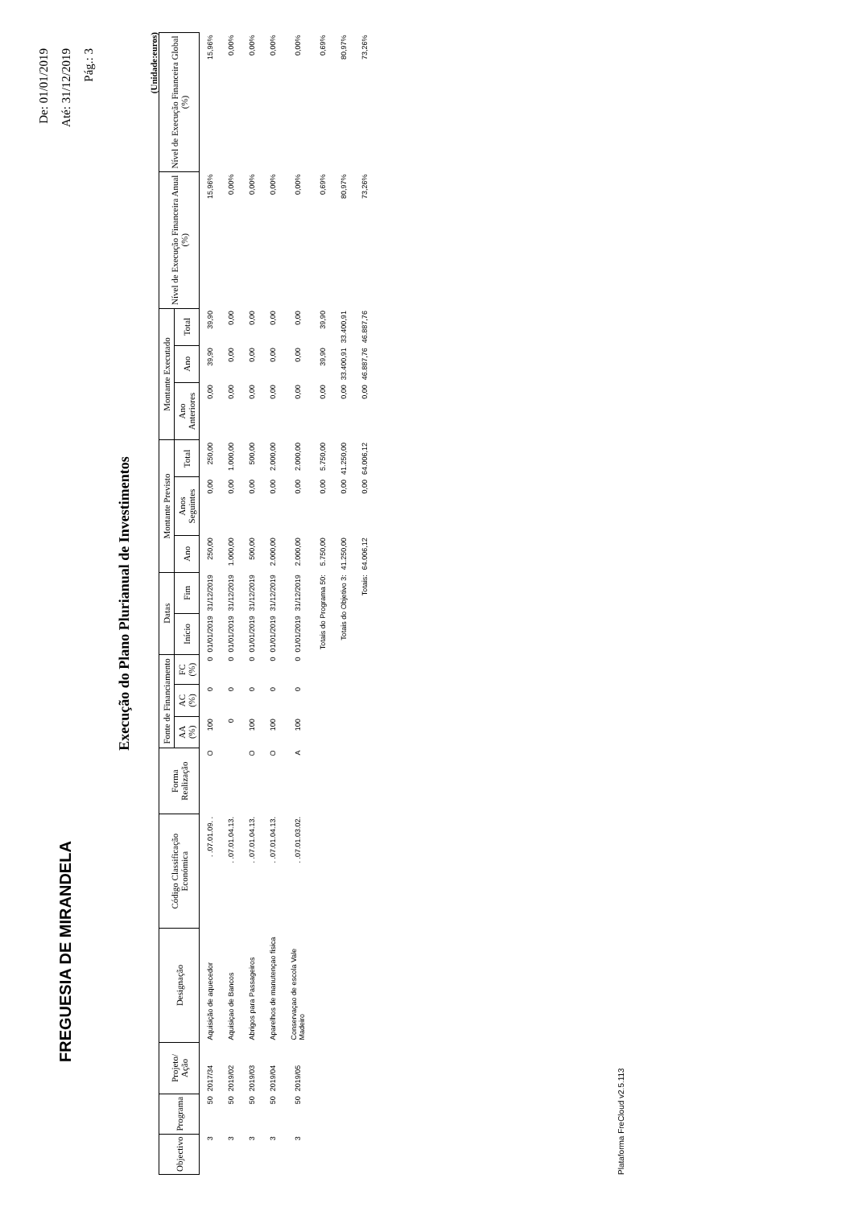FREGUESIA DE MIRANDELA
De: 01/01/2019
Até: 31/12/2019
Pág.: 3
Execução do Plano Plurianual de Investimentos
(Unidade:euros)
| Objectivo | Programa | Projeto/ Ação | Designação | Código Classificação Económica | Forma Realização | Fonte de Financiamento | | | Datas | | Montante Previsto | | | Montante Executado | | | Nível de Execução Financeira Anual (%) | Nível de Execução Financeira Global (%) |
| --- | --- | --- | --- | --- | --- | --- | --- | --- | --- | --- | --- | --- | --- | --- | --- | --- | --- | --- |
| | | | | | | AA (%) | AC (%) | FC (%) | Início | Fim | Ano | Anos Seguintes | Total | Ano Anteriores | Ano | Total | | |
| 3 | 50 | 2017/34 | Aquisição de aquecedor | . .07.01.09. . | O | 100 | 0 | 0 | 01/01/2019 | 31/12/2019 | 250,00 | 0,00 | 250,00 | 0,00 | 39,90 | 39,90 | 15,96% | 15,96% |
| 3 | 50 | 2019/02 | Aquisiçao de Bancos | . .07.01.04.13. | | 0 | 0 | 0 | 01/01/2019 | 31/12/2019 | 1.000,00 | 0,00 | 1.000,00 | 0,00 | 0,00 | 0,00 | 0,00% | 0,00% |
| 3 | 50 | 2019/03 | Abrigos para Passageiros | . .07.01.04.13. | O | 100 | 0 | 0 | 01/01/2019 | 31/12/2019 | 500,00 | 0,00 | 500,00 | 0,00 | 0,00 | 0,00 | 0,00% | 0,00% |
| 3 | 50 | 2019/04 | Aparelhos de manutençao fisica | . .07.01.04.13. | O | 100 | 0 | 0 | 01/01/2019 | 31/12/2019 | 2.000,00 | 0,00 | 2.000,00 | 0,00 | 0,00 | 0,00 | 0,00% | 0,00% |
| 3 | 50 | 2019/05 | Conservaçao de escola Vale Madeiro | . .07.01.03.02. | A | 100 | 0 | 0 | 01/01/2019 | 31/12/2019 | 2.000,00 | 0,00 | 2.000,00 | 0,00 | 0,00 | 0,00 | 0,00% | 0,00% |
| Totais do Programa 50: | | | | | | | | | | | 5.750,00 | 0,00 | 5.750,00 | 0,00 | 39,90 | 39,90 | 0,69% | 0,69% |
| Totais do Objetivo 3: | | | | | | | | | | | 41.250,00 | 0,00 | 41.250,00 | 0,00 | 33.400,91 | 33.400,91 | 80,97% | 80,97% |
| Totais: | | | | | | | | | | | 64.006,12 | 0,00 | 64.006,12 | 0,00 | 46.887,76 | 46.887,76 | 73,26% | 73,26% |
Plataforma FreCloud v2.5.113